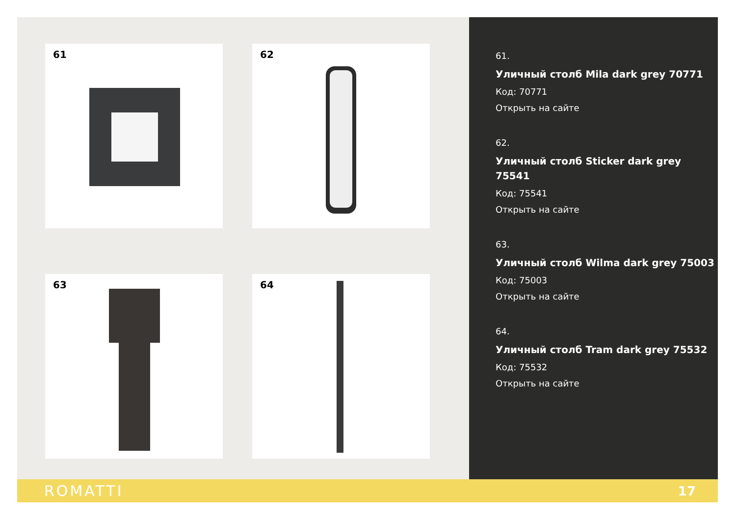61 62
63 64
61.
Уличный столб Mila dark grey 70771
Код: 70771
Открыть на сайте
62.
Уличный столб Sticker dark grey 75541
Код: 75541
Открыть на сайте
63.
Уличный столб Wilma dark grey 75003
Код: 75003
Открыть на сайте
64.
Уличный столб Tram dark grey 75532
Код: 75532
Открыть на сайте
ROMATTI 17